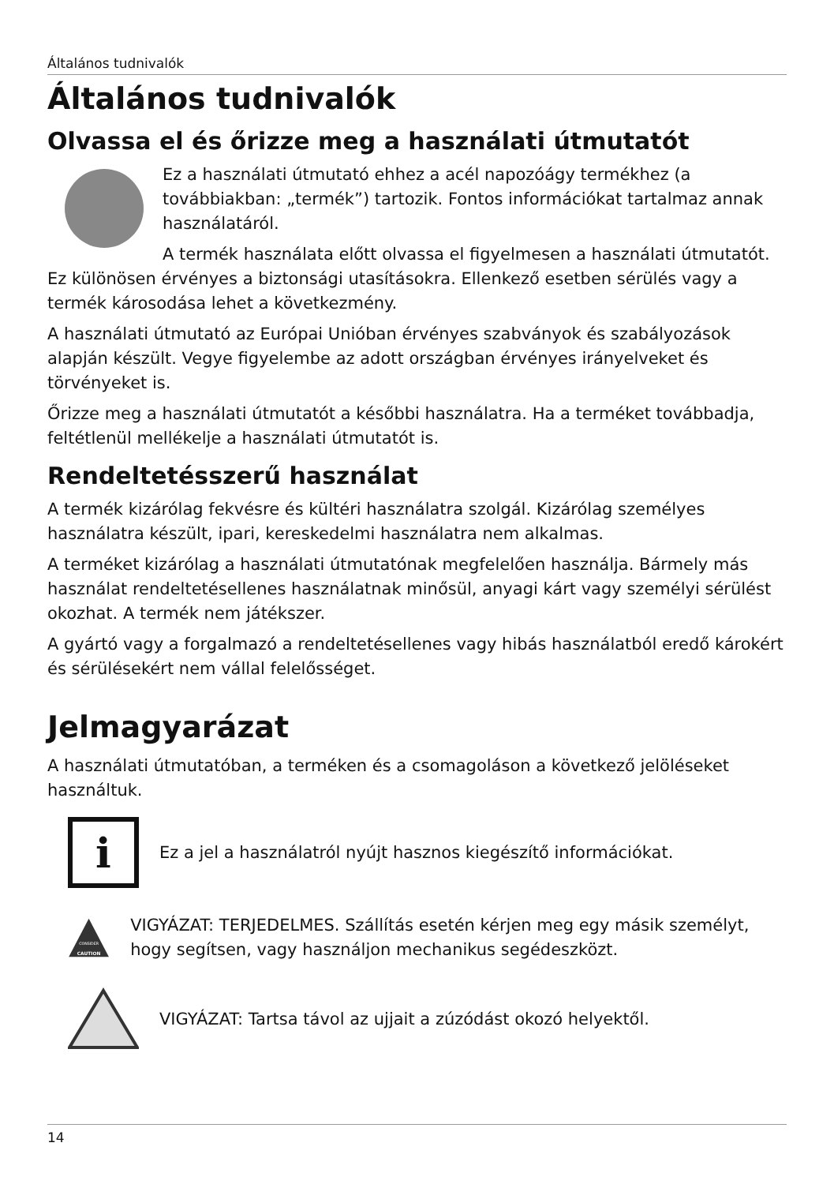Általános tudnivalók
Általános tudnivalók
Olvassa el és őrizze meg a használati útmutatót
Ez a használati útmutató ehhez a acél napozóágy termékhez (a továbbiakban: „termék”) tartozik. Fontos információkat tartalmaz annak használatáról.
A termék használata előtt olvassa el figyelmesen a használati útmutatót. Ez különösen érvényes a biztonsági utasításokra. Ellenkező esetben sérülés vagy a termék károsodása lehet a következmény.
A használati útmutató az Európai Unióban érvényes szabványok és szabályozások alapján készült. Vegye figyelembe az adott országban érvényes irányelveket és törvényeket is.
Őrizze meg a használati útmutatót a későbbi használatra. Ha a terméket továbbadja, feltétlenül mellékelje a használati útmutatót is.
Rendeltetésszerű használat
A termék kizárólag fekvésre és kültéri használatra szolgál. Kizárólag személyes használatra készült, ipari, kereskedelmi használatra nem alkalmas.
A terméket kizárólag a használati útmutatónak megfelelően használja. Bármely más használat rendeltetésellenes használatnak minősül, anyagi kárt vagy személyi sérülést okozhat. A termék nem játékszer.
A gyártó vagy a forgalmazó a rendeltetésellenes vagy hibás használatból eredő károkért és sérülésekért nem vállal felelősséget.
Jelmagyarázat
A használati útmutatóban, a terméken és a csomagoláson a következő jelöléseket használtuk.
i
Ez a jel a használatról nyújt hasznos kiegészítő információkat.
CONSIDER
CAUTION
VIGYÁZAT: TERJEDELMES. Szállítás esetén kérjen meg egy másik személyt, hogy segítsen, vagy használjon mechanikus segédeszközt.
VIGYÁZAT: Tartsa távol az ujjait a zúzódást okozó helyektől.
14